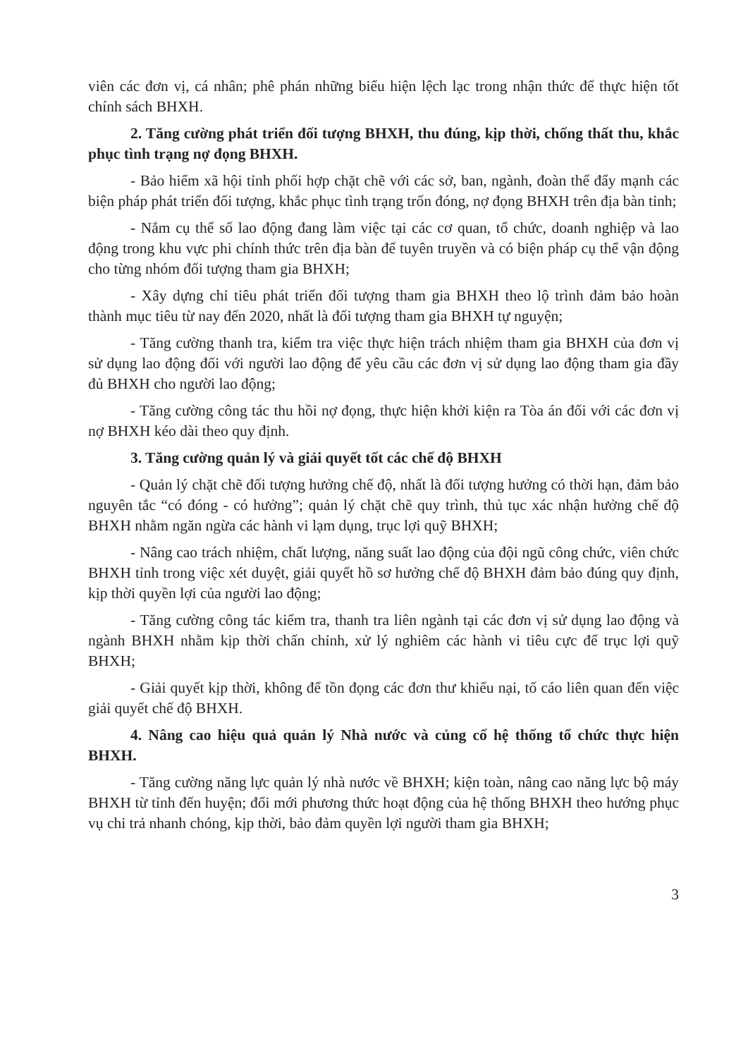viên các đơn vị, cá nhân; phê phán những biểu hiện lệch lạc trong nhận thức để thực hiện tốt chính sách BHXH.
2. Tăng cường phát triển đối tượng BHXH, thu đúng, kịp thời, chống thất thu, khắc phục tình trạng nợ đọng BHXH.
- Bảo hiểm xã hội tỉnh phối hợp chặt chẽ với các sở, ban, ngành, đoàn thể đẩy mạnh các biện pháp phát triển đối tượng, khắc phục tình trạng trốn đóng, nợ đọng BHXH trên địa bàn tỉnh;
- Nắm cụ thể số lao động đang làm việc tại các cơ quan, tổ chức, doanh nghiệp và lao động trong khu vực phi chính thức trên địa bàn để tuyên truyền và có biện pháp cụ thể vận động cho từng nhóm đối tượng tham gia BHXH;
- Xây dựng chỉ tiêu phát triển đối tượng tham gia BHXH theo lộ trình đảm bảo hoàn thành mục tiêu từ nay đến 2020, nhất là đối tượng tham gia BHXH tự nguyện;
- Tăng cường thanh tra, kiểm tra việc thực hiện trách nhiệm tham gia BHXH của đơn vị sử dụng lao động đối với người lao động để yêu cầu các đơn vị sử dụng lao động tham gia đầy đủ BHXH cho người lao động;
- Tăng cường công tác thu hồi nợ đọng, thực hiện khởi kiện ra Tòa án đối với các đơn vị nợ BHXH kéo dài theo quy định.
3. Tăng cường quản lý và giải quyết tốt các chế độ BHXH
- Quản lý chặt chẽ đối tượng hưởng chế độ, nhất là đối tượng hưởng có thời hạn, đảm bảo nguyên tắc “có đóng - có hưởng”; quản lý chặt chẽ quy trình, thủ tục xác nhận hưởng chế độ BHXH nhằm ngăn ngừa các hành vi lạm dụng, trục lợi quỹ BHXH;
- Nâng cao trách nhiệm, chất lượng, năng suất lao động của đội ngũ công chức, viên chức BHXH tỉnh trong việc xét duyệt, giải quyết hồ sơ hưởng chế độ BHXH đảm bảo đúng quy định, kịp thời quyền lợi của người lao động;
- Tăng cường công tác kiểm tra, thanh tra liên ngành tại các đơn vị sử dụng lao động và ngành BHXH nhằm kịp thời chấn chỉnh, xử lý nghiêm các hành vi tiêu cực để trục lợi quỹ BHXH;
- Giải quyết kịp thời, không để tồn đọng các đơn thư khiếu nại, tố cáo liên quan đến việc giải quyết chế độ BHXH.
4. Nâng cao hiệu quả quản lý Nhà nước và củng cố hệ thống tổ chức thực hiện BHXH.
- Tăng cường năng lực quản lý nhà nước về BHXH; kiện toàn, nâng cao năng lực bộ máy BHXH từ tỉnh đến huyện; đổi mới phương thức hoạt động của hệ thống BHXH theo hướng phục vụ chi trả nhanh chóng, kịp thời, bảo đảm quyền lợi người tham gia BHXH;
3